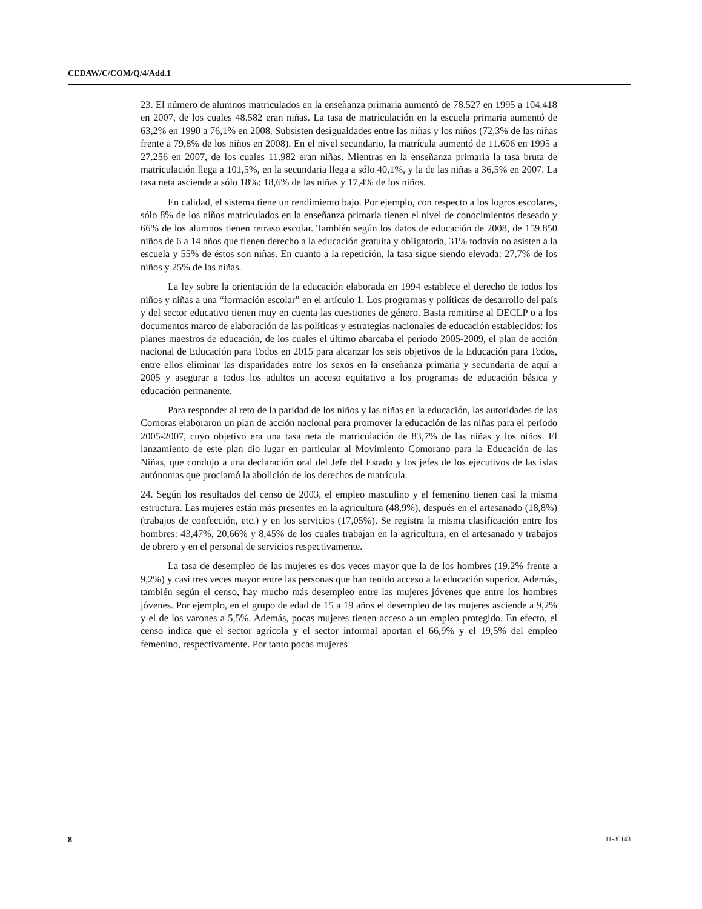CEDAW/C/COM/Q/4/Add.1
23. El número de alumnos matriculados en la enseñanza primaria aumentó de 78.527 en 1995 a 104.418 en 2007, de los cuales 48.582 eran niñas. La tasa de matriculación en la escuela primaria aumentó de 63,2% en 1990 a 76,1% en 2008. Subsisten desigualdades entre las niñas y los niños (72,3% de las niñas frente a 79,8% de los niños en 2008). En el nivel secundario, la matrícula aumentó de 11.606 en 1995 a 27.256 en 2007, de los cuales 11.982 eran niñas. Mientras en la enseñanza primaria la tasa bruta de matriculación llega a 101,5%, en la secundaria llega a sólo 40,1%, y la de las niñas a 36,5% en 2007. La tasa neta asciende a sólo 18%: 18,6% de las niñas y 17,4% de los niños.
En calidad, el sistema tiene un rendimiento bajo. Por ejemplo, con respecto a los logros escolares, sólo 8% de los niños matriculados en la enseñanza primaria tienen el nivel de conocimientos deseado y 66% de los alumnos tienen retraso escolar. También según los datos de educación de 2008, de 159.850 niños de 6 a 14 años que tienen derecho a la educación gratuita y obligatoria, 31% todavía no asisten a la escuela y 55% de éstos son niñas. En cuanto a la repetición, la tasa sigue siendo elevada: 27,7% de los niños y 25% de las niñas.
La ley sobre la orientación de la educación elaborada en 1994 establece el derecho de todos los niños y niñas a una “formación escolar” en el artículo 1. Los programas y políticas de desarrollo del país y del sector educativo tienen muy en cuenta las cuestiones de género. Basta remitirse al DECLP o a los documentos marco de elaboración de las políticas y estrategias nacionales de educación establecidos: los planes maestros de educación, de los cuales el último abarcaba el período 2005-2009, el plan de acción nacional de Educación para Todos en 2015 para alcanzar los seis objetivos de la Educación para Todos, entre ellos eliminar las disparidades entre los sexos en la enseñanza primaria y secundaria de aquí a 2005 y asegurar a todos los adultos un acceso equitativo a los programas de educación básica y educación permanente.
Para responder al reto de la paridad de los niños y las niñas en la educación, las autoridades de las Comoras elaboraron un plan de acción nacional para promover la educación de las niñas para el período 2005-2007, cuyo objetivo era una tasa neta de matriculación de 83,7% de las niñas y los niños. El lanzamiento de este plan dio lugar en particular al Movimiento Comorano para la Educación de las Niñas, que condujo a una declaración oral del Jefe del Estado y los jefes de los ejecutivos de las islas autónomas que proclamó la abolición de los derechos de matrícula.
24. Según los resultados del censo de 2003, el empleo masculino y el femenino tienen casi la misma estructura. Las mujeres están más presentes en la agricultura (48,9%), después en el artesanado (18,8%) (trabajos de confección, etc.) y en los servicios (17,05%). Se registra la misma clasificación entre los hombres: 43,47%, 20,66% y 8,45% de los cuales trabajan en la agricultura, en el artesanado y trabajos de obrero y en el personal de servicios respectivamente.
La tasa de desempleo de las mujeres es dos veces mayor que la de los hombres (19,2% frente a 9,2%) y casi tres veces mayor entre las personas que han tenido acceso a la educación superior. Además, también según el censo, hay mucho más desempleo entre las mujeres jóvenes que entre los hombres jóvenes. Por ejemplo, en el grupo de edad de 15 a 19 años el desempleo de las mujeres asciende a 9,2% y el de los varones a 5,5%. Además, pocas mujeres tienen acceso a un empleo protegido. En efecto, el censo indica que el sector agrícola y el sector informal aportan el 66,9% y el 19,5% del empleo femenino, respectivamente. Por tanto pocas mujeres
8 11-30143